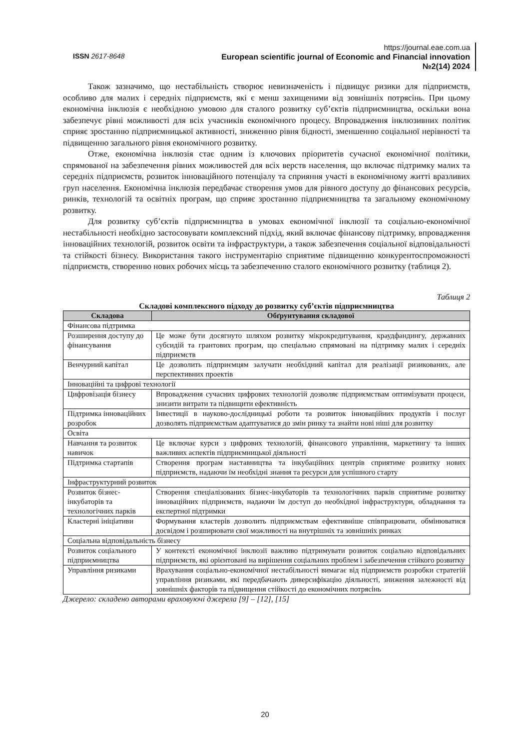ISSN 2617-8648
https://journal.eae.com.ua
European scientific journal of Economic and Financial innovation
№2(14) 2024
Також зазначимо, що нестабільність створює невизначеність і підвищує ризики для підприємств, особливо для малих і середніх підприємств, які є менш захищеними від зовнішніх потрясінь. При цьому економічна інклюзія є необхідною умовою для сталого розвитку суб’єктів підприємництва, оскільки вона забезпечує рівні можливості для всіх учасників економічного процесу. Впровадження інклюзивних політик сприяє зростанню підприємницької активності, зниженню рівня бідності, зменшенню соціальної нерівності та підвищенню загального рівня економічного розвитку.
Отже, економічна інклюзія стає одним із ключових пріоритетів сучасної економічної політики, спрямованої на забезпечення рівних можливостей для всіх верств населення, що включає підтримку малих та середніх підприємств, розвиток інноваційного потенціалу та сприяння участі в економічному житті вразливих груп населення. Економічна інклюзія передбачає створення умов для рівного доступу до фінансових ресурсів, ринків, технологій та освітніх програм, що сприяє зростанню підприємництва та загальному економічному розвитку.
Для розвитку суб’єктів підприємництва в умовах економічної інклюзії та соціально-економічної нестабільності необхідно застосовувати комплексний підхід, який включає фінансову підтримку, впровадження інноваційних технологій, розвиток освіти та інфраструктури, а також забезпечення соціальної відповідальності та стійкості бізнесу. Використання такого інструментарію сприятиме підвищенню конкурентоспроможності підприємств, створенню нових робочих місць та забезпеченню сталого економічного розвитку (таблиця 2).
Таблиця 2
Складові комплексного підходу до розвитку суб’єктів підприємництва
| Складова | Обґрунтування складової |
| --- | --- |
| Фінансова підтримка | |
| Розширення доступу до фінансування | Це може бути досягнуто шляхом розвитку мікрокредитування, краудфандингу, державних субсидій та грантових програм, що спеціально спрямовані на підтримку малих і середніх підприємств |
| Венчурний капітал | Це дозволить підприємцям залучати необхідний капітал для реалізації ризикованих, але перспективних проектів |
| Інноваційні та цифрові технології | |
| Цифровізація бізнесу | Впровадження сучасних цифрових технологій дозволяє підприємствам оптимізувати процеси, знизити витрати та підвищити ефективність |
| Підтримка інноваційних розробок | Інвестиції в науково-дослідницькі роботи та розвиток інноваційних продуктів і послуг дозволять підприємствам адаптуватися до змін ринку та знайти нові ніші для розвитку |
| Освіта | |
| Навчання та розвиток навичок | Це включає курси з цифрових технологій, фінансового управління, маркетингу та інших важливих аспектів підприємницької діяльності |
| Підтримка стартапів | Створення програм наставництва та інкубаційних центрів сприятиме розвитку нових підприємств, надаючи їм необхідні знання та ресурси для успішного старту |
| Інфраструктурний розвиток | |
| Розвиток бізнес-інкубаторів та технологічних парків | Створення спеціалізованих бізнес-інкубаторів та технологічних парків сприятиме розвитку інноваційних підприємств, надаючи їм доступ до необхідної інфраструктури, обладнання та експертної підтримки |
| Кластерні ініціативи | Формування кластерів дозволить підприємствам ефективніше співпрацювати, обмінюватися досвідом і розширювати свої можливості на внутрішніх та зовнішніх ринках |
| Соціальна відповідальність бізнесу | |
| Розвиток соціального підприємництва | У контексті економічної інклюзії важливо підтримувати розвиток соціально відповідальних підприємств, які орієнтовані на вирішення соціальних проблем і забезпечення стійкого розвитку |
| Управління ризиками | Врахування соціально-економічної нестабільності вимагає від підприємств розробки стратегій управління ризиками, які передбачають диверсифікацію діяльності, зниження залежності від зовнішніх факторів та підвищення стійкості до економічних потрясінь |
Джерело: складено авторами враховуючі джерела [9] – [12], [15]
20